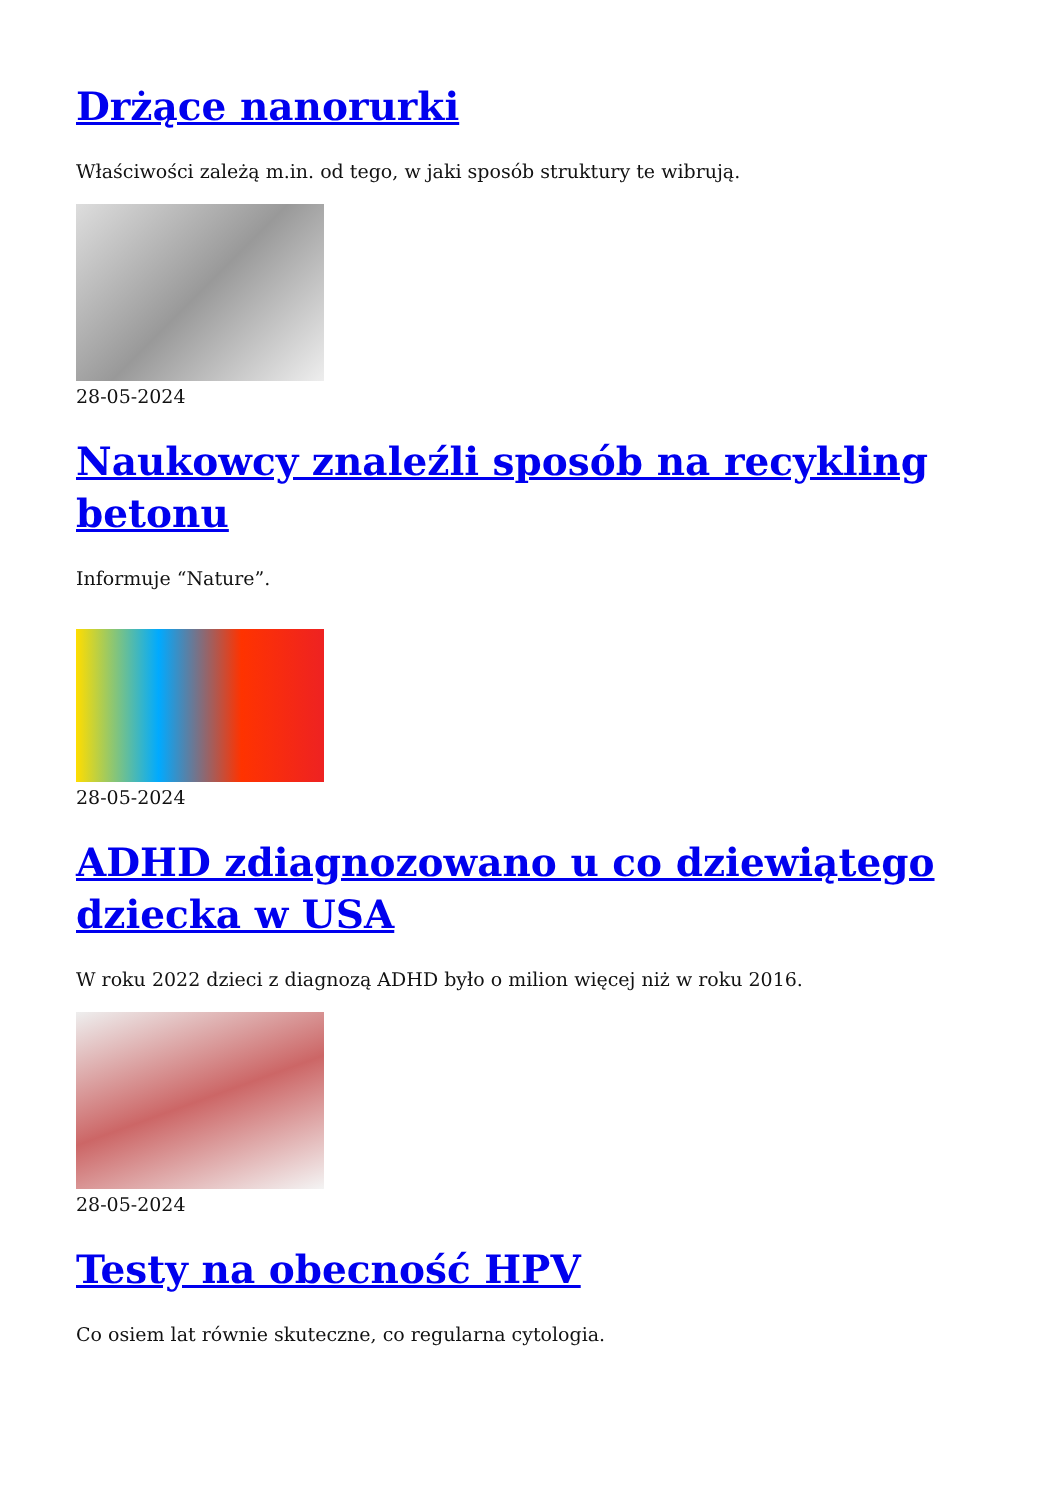Drżące nanorurki
Właściwości zależą m.in. od tego, w jaki sposób struktury te wibrują.
28-05-2024
Naukowcy znaleźli sposób na recykling betonu
Informuje “Nature”.
28-05-2024
ADHD zdiagnozowano u co dziewiątego dziecka w USA
W roku 2022 dzieci z diagnozą ADHD było o milion więcej niż w roku 2016.
28-05-2024
Testy na obecność HPV
Co osiem lat równie skuteczne, co regularna cytologia.